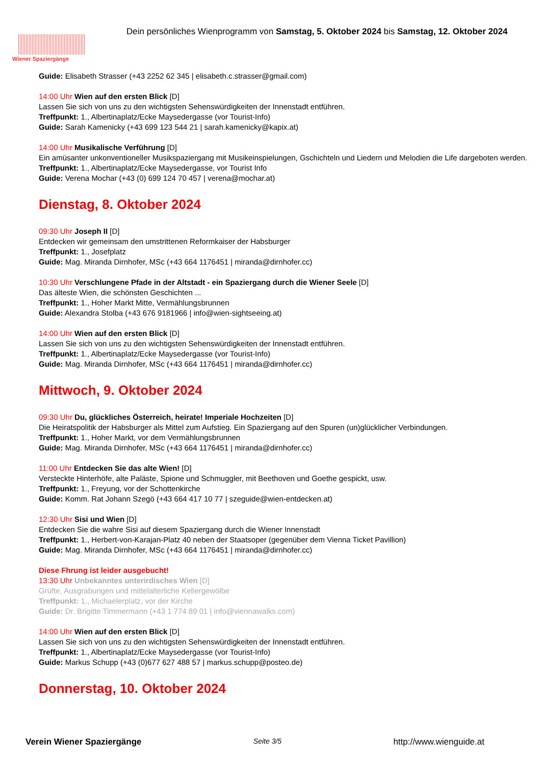Wiener Spaziergänge
Dein persönliches Wienprogramm von Samstag, 5. Oktober 2024 bis Samstag, 12. Oktober 2024
Guide: Elisabeth Strasser (+43 2252 62 345 | elisabeth.c.strasser@gmail.com)
14:00 Uhr Wien auf den ersten Blick [D]
Lassen Sie sich von uns zu den wichtigsten Sehenswürdigkeiten der Innenstadt entführen.
Treffpunkt: 1., Albertinaplatz/Ecke Maysedergasse (vor Tourist-Info)
Guide: Sarah Kamenicky (+43 699 123 544 21 | sarah.kamenicky@kapix.at)
14:00 Uhr Musikalische Verführung [D]
Ein amüsanter unkonventioneller Musikspaziergang mit Musikeinspielungen, Gschichteln und Liedern und Melodien die Life dargeboten werden.
Treffpunkt: 1., Albertinaplatz/Ecke Maysedergasse, vor Tourist Info
Guide: Verena Mochar (+43 (0) 699 124 70 457 | verena@mochar.at)
Dienstag, 8. Oktober 2024
09:30 Uhr Joseph II [D]
Entdecken wir gemeinsam den umstrittenen Reformkaiser der Habsburger
Treffpunkt: 1., Josefplatz
Guide: Mag. Miranda Dirnhofer, MSc (+43 664 1176451 | miranda@dirnhofer.cc)
10:30 Uhr Verschlungene Pfade in der Altstadt - ein Spaziergang durch die Wiener Seele [D]
Das älteste Wien, die schönsten Geschichten ...
Treffpunkt: 1., Hoher Markt Mitte, Vermählungsbrunnen
Guide: Alexandra Stolba (+43 676 9181966 | info@wien-sightseeing.at)
14:00 Uhr Wien auf den ersten Blick [D]
Lassen Sie sich von uns zu den wichtigsten Sehenswürdigkeiten der Innenstadt entführen.
Treffpunkt: 1., Albertinaplatz/Ecke Maysedergasse (vor Tourist-Info)
Guide: Mag. Miranda Dirnhofer, MSc (+43 664 1176451 | miranda@dirnhofer.cc)
Mittwoch, 9. Oktober 2024
09:30 Uhr Du, glückliches Österreich, heirate! Imperiale Hochzeiten [D]
Die Heiratspolitik der Habsburger als Mittel zum Aufstieg. Ein Spaziergang auf den Spuren (un)glücklicher Verbindungen.
Treffpunkt: 1., Hoher Markt, vor dem Vermählungsbrunnen
Guide: Mag. Miranda Dirnhofer, MSc (+43 664 1176451 | miranda@dirnhofer.cc)
11:00 Uhr Entdecken Sie das alte Wien! [D]
Versteckte Hinterhöfe, alte Paläste, Spione und Schmuggler, mit Beethoven und Goethe gespickt, usw.
Treffpunkt: 1., Freyung, vor der Schottenkirche
Guide: Komm. Rat Johann Szegö (+43 664 417 10 77 | szeguide@wien-entdecken.at)
12:30 Uhr Sisi und Wien [D]
Entdecken Sie die wahre Sisi auf diesem Spaziergang durch die Wiener Innenstadt
Treffpunkt: 1., Herbert-von-Karajan-Platz 40 neben der Staatsoper (gegenüber dem Vienna Ticket Pavillion)
Guide: Mag. Miranda Dirnhofer, MSc (+43 664 1176451 | miranda@dirnhofer.cc)
Diese Fhrung ist leider ausgebucht!
13:30 Uhr Unbekanntes unterirdisches Wien [D]
Grüfte, Ausgrabungen und mittelalterliche Kellergewölbe
Treffpunkt: 1., Michaelerplatz, vor der Kirche
Guide: Dr. Brigitte Timmermann (+43 1 774 89 01 | info@viennawalks.com)
14:00 Uhr Wien auf den ersten Blick [D]
Lassen Sie sich von uns zu den wichtigsten Sehenswürdigkeiten der Innenstadt entführen.
Treffpunkt: 1., Albertinaplatz/Ecke Maysedergasse (vor Tourist-Info)
Guide: Markus Schupp (+43 (0)677 627 488 57 | markus.schupp@posteo.de)
Donnerstag, 10. Oktober 2024
Verein Wiener Spaziergänge Seite 3/5 http://www.wienguide.at